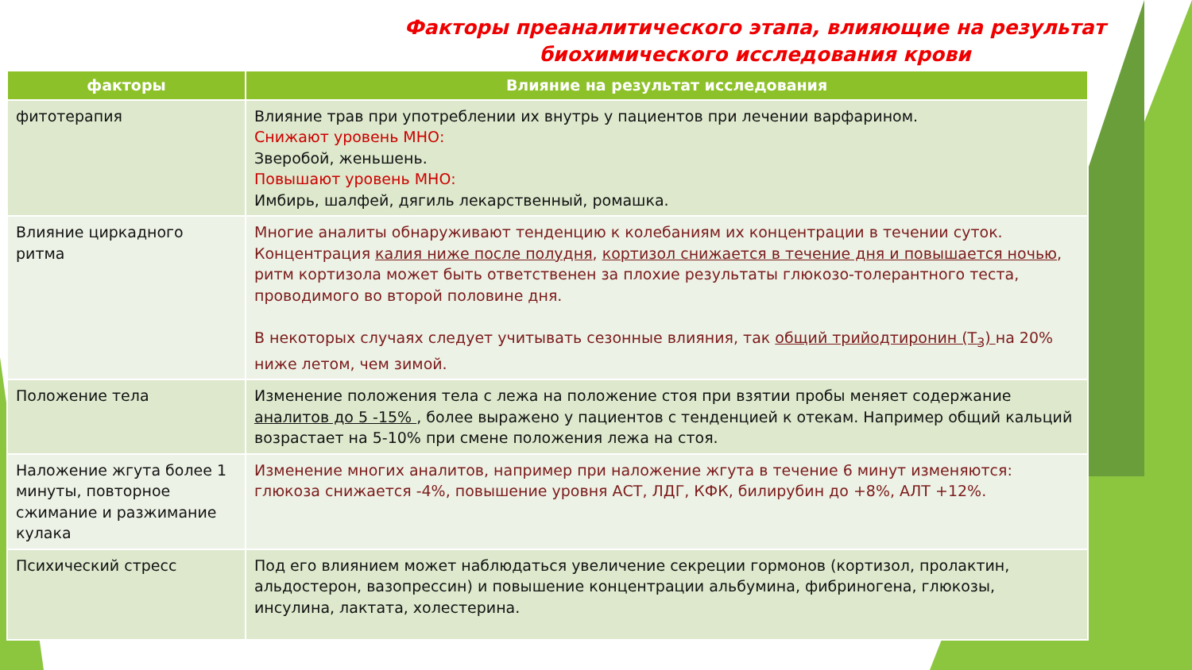Факторы преаналитического этапа, влияющие на результат
биохимического исследования крови
| факторы | Влияние на результат исследования |
| --- | --- |
| фитотерапия | Влияние трав при употреблении их внутрь у пациентов при лечении варфарином. Снижают уровень МНО: Зверобой, женьшень. Повышают уровень МНО: Имбирь, шалфей, дягиль лекарственный, ромашка. |
| Влияние циркадного ритма | Многие аналиты обнаруживают тенденцию к колебаниям их концентрации в течении суток. Концентрация калия ниже после полудня , кортизол снижается в течение дня и повышается ночью , ритм кортизола может быть ответственен за плохие результаты глюкозо-толерантного теста, проводимого во второй половине дня. В некоторых случаях следует учитывать сезонные влияния, так общий трийодтиронин (Т<sub>3</sub>) на 20% ниже летом, чем зимой. |
| Положение тела | Изменение положения тела с лежа на положение стоя при взятии пробы меняет содержание аналитов до 5 -15% , более выражено у пациентов с тенденцией к отекам. Например общий кальций возрастает на 5-10% при смене положения лежа на стоя. |
| Наложение жгута более 1 минуты, повторное сжимание и разжимание кулака | Изменение многих аналитов, например при наложение жгута в течение 6 минут изменяются: глюкоза снижается -4%, повышение уровня АСТ, ЛДГ, КФК, билирубин до +8%, АЛТ +12%. |
| Психический стресс | Под его влиянием может наблюдаться увеличение секреции гормонов (кортизол, пролактин, альдостерон, вазопрессин) и повышение концентрации альбумина, фибриногена, глюкозы, инсулина, лактата, холестерина. |